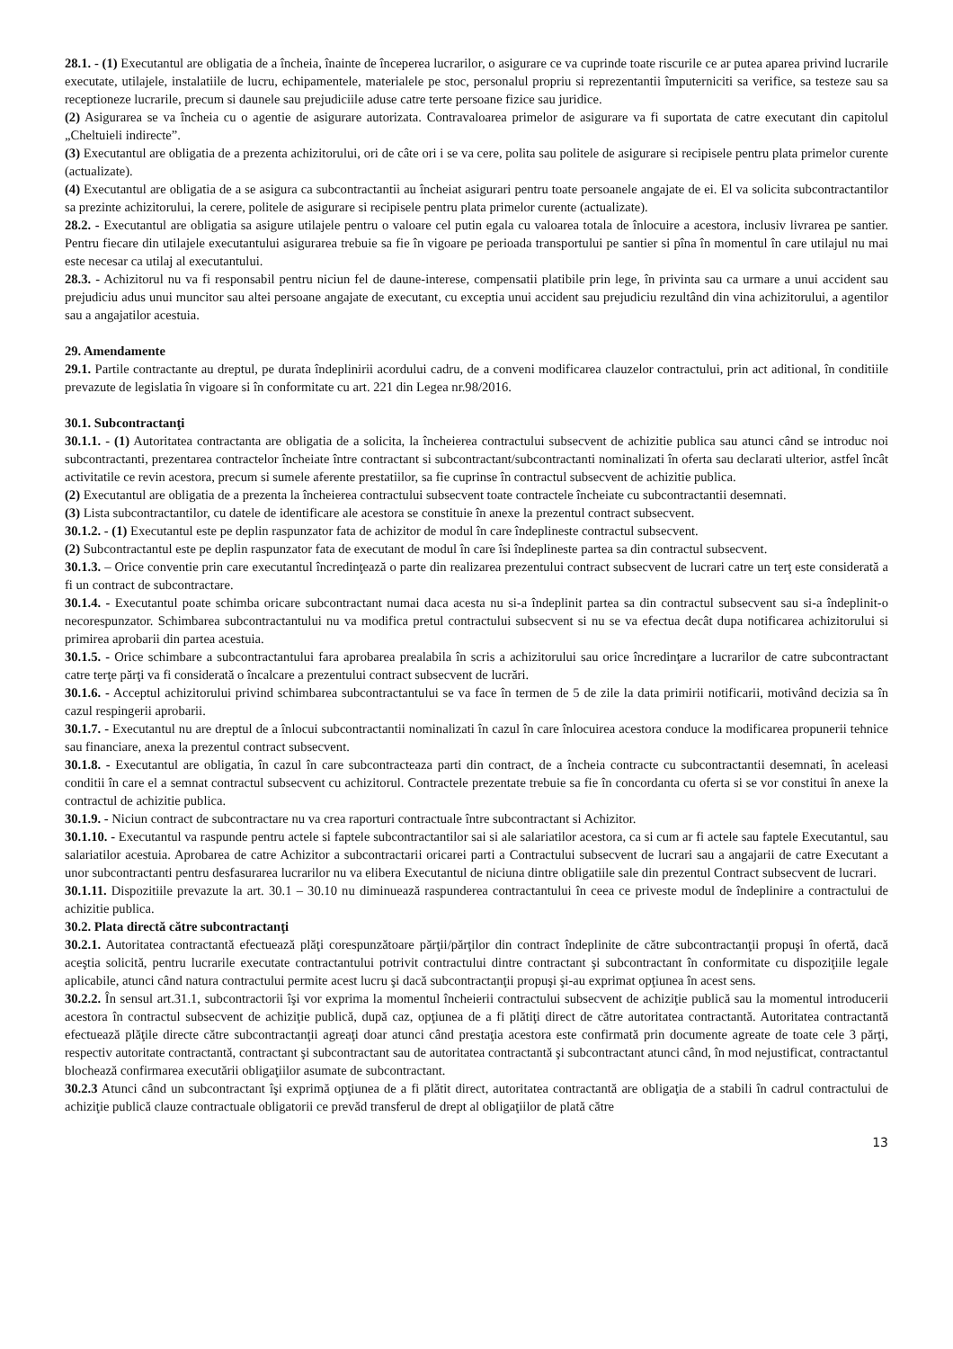28.1. - (1) Executantul are obligatia de a încheia, înainte de începerea lucrarilor, o asigurare ce va cuprinde toate riscurile ce ar putea aparea privind lucrarile executate, utilajele, instalatiile de lucru, echipamentele, materialele pe stoc, personalul propriu si reprezentantii împuterniciti sa verifice, sa testeze sau sa receptioneze lucrarile, precum si daunele sau prejudiciile aduse catre terte persoane fizice sau juridice.
(2) Asigurarea se va încheia cu o agentie de asigurare autorizata. Contravaloarea primelor de asigurare va fi suportata de catre executant din capitolul „Cheltuieli indirecte”.
(3) Executantul are obligatia de a prezenta achizitorului, ori de câte ori i se va cere, polita sau politele de asigurare si recipisele pentru plata primelor curente (actualizate).
(4) Executantul are obligatia de a se asigura ca subcontractantii au încheiat asigurari pentru toate persoanele angajate de ei. El va solicita subcontractantilor sa prezinte achizitorului, la cerere, politele de asigurare si recipisele pentru plata primelor curente (actualizate).
28.2. - Executantul are obligatia sa asigure utilajele pentru o valoare cel putin egala cu valoarea totala de înlocuire a acestora, inclusiv livrarea pe santier. Pentru fiecare din utilajele executantului asigurarea trebuie sa fie în vigoare pe perioada transportului pe santier si pîna în momentul în care utilajul nu mai este necesar ca utilaj al executantului.
28.3. - Achizitorul nu va fi responsabil pentru niciun fel de daune-interese, compensatii platibile prin lege, în privinta sau ca urmare a unui accident sau prejudiciu adus unui muncitor sau altei persoane angajate de executant, cu exceptia unui accident sau prejudiciu rezultând din vina achizitorului, a agentilor sau a angajatilor acestuia.
29. Amendamente
29.1. Partile contractante au dreptul, pe durata îndeplinirii acordului cadru, de a conveni modificarea clauzelor contractului, prin act aditional, în conditiile prevazute de legislatia în vigoare si în conformitate cu art. 221 din Legea nr.98/2016.
30.1. Subcontractanţi
30.1.1. - (1) Autoritatea contractanta are obligatia de a solicita, la încheierea contractului subsecvent de achizitie publica sau atunci când se introduc noi subcontractanti, prezentarea contractelor încheiate între contractant si subcontractant/subcontractanti nominalizati în oferta sau declarati ulterior, astfel încât activitatile ce revin acestora, precum si sumele aferente prestatiilor, sa fie cuprinse în contractul subsecvent de achizitie publica.
(2) Executantul are obligatia de a prezenta la încheierea contractului subsecvent toate contractele încheiate cu subcontractantii desemnati.
(3) Lista subcontractantilor, cu datele de identificare ale acestora se constituie în anexe la prezentul contract subsecvent.
30.1.2. - (1) Executantul este pe deplin raspunzator fata de achizitor de modul în care îndeplineste contractul subsecvent.
(2) Subcontractantul este pe deplin raspunzator fata de executant de modul în care îsi îndeplineste partea sa din contractul subsecvent.
30.1.3. – Orice conventie prin care executantul încredinţează o parte din realizarea prezentului contract subsecvent de lucrari catre un terţ este considerată a fi un contract de subcontractare.
30.1.4. - Executantul poate schimba oricare subcontractant numai daca acesta nu si-a îndeplinit partea sa din contractul subsecvent sau si-a îndeplinit-o necorespunzator. Schimbarea subcontractantului nu va modifica pretul contractului subsecvent si nu se va efectua decât dupa notificarea achizitorului si primirea aprobarii din partea acestuia.
30.1.5. - Orice schimbare a subcontractantului fara aprobarea prealabila în scris a achizitorului sau orice încredinţare a lucrarilor de catre subcontractant catre terţe părţi va fi considerată o încalcare a prezentului contract subsecvent de lucrări.
30.1.6. - Acceptul achizitorului privind schimbarea subcontractantului se va face în termen de 5 de zile la data primirii notificarii, motivând decizia sa în cazul respingerii aprobarii.
30.1.7. - Executantul nu are dreptul de a înlocui subcontractantii nominalizati în cazul în care înlocuirea acestora conduce la modificarea propunerii tehnice sau financiare, anexa la prezentul contract subsecvent.
30.1.8. - Executantul are obligatia, în cazul în care subcontracteaza parti din contract, de a încheia contracte cu subcontractantii desemnati, în aceleasi conditii în care el a semnat contractul subsecvent cu achizitorul. Contractele prezentate trebuie sa fie în concordanta cu oferta si se vor constitui în anexe la contractul de achizitie publica.
30.1.9. - Niciun contract de subcontractare nu va crea raporturi contractuale între subcontractant si Achizitor.
30.1.10. - Executantul va raspunde pentru actele si faptele subcontractantilor sai si ale salariatilor acestora, ca si cum ar fi actele sau faptele Executantul, sau salariatilor acestuia. Aprobarea de catre Achizitor a subcontractarii oricarei parti a Contractului subsecvent de lucrari sau a angajarii de catre Executant a unor subcontractanti pentru desfasurarea lucrarilor nu va elibera Executantul de niciuna dintre obligatiile sale din prezentul Contract subsecvent de lucrari.
30.1.11. Dispozitiile prevazute la art. 30.1 – 30.10 nu diminuează raspunderea contractantului în ceea ce priveste modul de îndeplinire a contractului de achizitie publica.
30.2. Plata directă către subcontractanţi
30.2.1. Autoritatea contractantă efectuează plăţi corespunzătoare părţii/părţilor din contract îndeplinite de către subcontractanţii propuşi în ofertă, dacă aceştia solicită, pentru lucrarile executate contractantului potrivit contractului dintre contractant şi subcontractant în conformitate cu dispoziţiile legale aplicabile, atunci când natura contractului permite acest lucru şi dacă subcontractanţii propuşi şi-au exprimat opţiunea în acest sens.
30.2.2. În sensul art.31.1, subcontractorii îşi vor exprima la momentul încheierii contractului subsecvent de achiziţie publică sau la momentul introducerii acestora în contractul subsecvent de achiziţie publică, după caz, opţiunea de a fi plătiţi direct de către autoritatea contractantă. Autoritatea contractantă efectuează plăţile directe către subcontractanţii agreaţi doar atunci când prestaţia acestora este confirmată prin documente agreate de toate cele 3 părţi, respectiv autoritate contractantă, contractant şi subcontractant sau de autoritatea contractantă şi subcontractant atunci când, în mod nejustificat, contractantul blochează confirmarea executării obligaţiilor asumate de subcontractant.
30.2.3 Atunci când un subcontractant îşi exprimă opţiunea de a fi plătit direct, autoritatea contractantă are obligaţia de a stabili în cadrul contractului de achiziţie publică clauze contractuale obligatorii ce prevăd transferul de drept al obligaţiilor de plată către
13